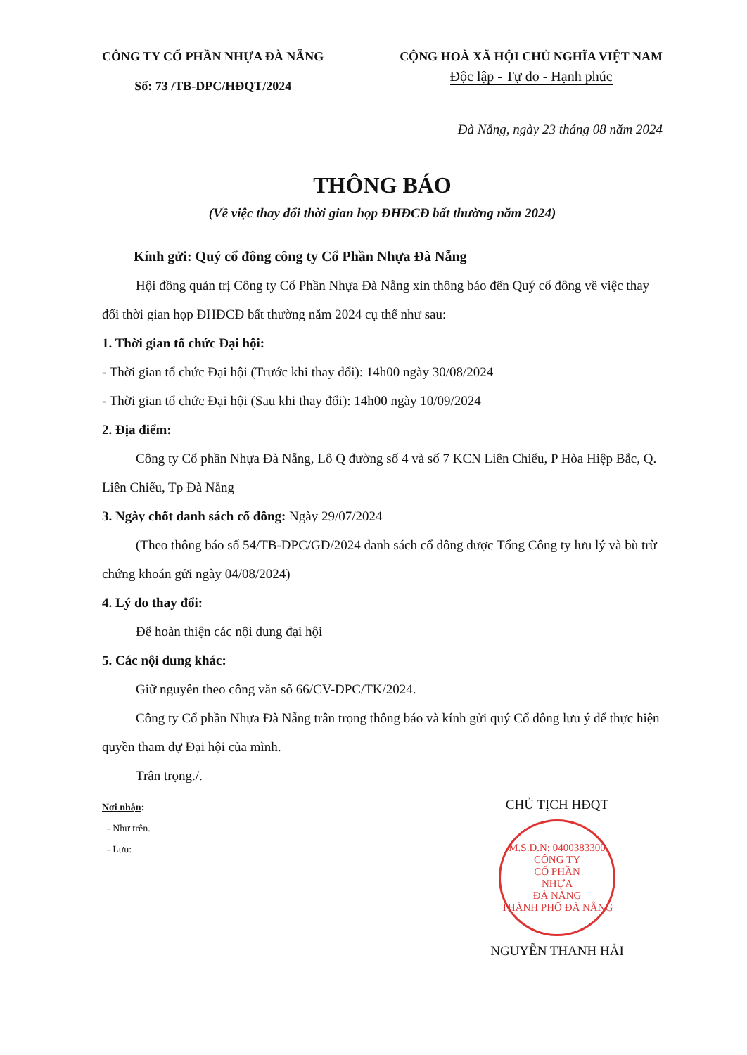CÔNG TY CỔ PHẦN NHỰA ĐÀ NẴNG
Số: 73 /TB-DPC/HĐQT/2024
CỘNG HOÀ XÃ HỘI CHỦ NGHĨA VIỆT NAM
Độc lập - Tự do - Hạnh phúc
Đà Nẵng, ngày 23 tháng 08 năm 2024
THÔNG BÁO
(Về việc thay đổi thời gian họp ĐHĐCĐ bất thường năm 2024)
Kính gửi: Quý cổ đông công ty Cổ Phần Nhựa Đà Nẵng
Hội đồng quản trị Công ty Cổ Phần Nhựa Đà Nẵng xin thông báo đến Quý cổ đông về việc thay đổi thời gian họp ĐHĐCĐ bất thường năm 2024 cụ thể như sau:
1. Thời gian tổ chức Đại hội:
- Thời gian tổ chức Đại hội (Trước khi thay đổi): 14h00 ngày 30/08/2024
- Thời gian tổ chức Đại hội (Sau khi thay đổi): 14h00 ngày 10/09/2024
2. Địa điểm:
Công ty Cổ phần Nhựa Đà Nẵng, Lô Q đường số 4 và số 7 KCN Liên Chiểu, P Hòa Hiệp Bắc, Q. Liên Chiểu, Tp Đà Nẵng
3. Ngày chốt danh sách cổ đông: Ngày 29/07/2024
(Theo thông báo số 54/TB-DPC/GD/2024 danh sách cổ đông được Tổng Công ty lưu lý và bù trừ chứng khoán gửi ngày 04/08/2024)
4. Lý do thay đổi:
Để hoàn thiện các nội dung đại hội
5. Các nội dung khác:
Giữ nguyên theo công văn số 66/CV-DPC/TK/2024.
Công ty Cổ phần Nhựa Đà Nẵng trân trọng thông báo và kính gửi quý Cổ đông lưu ý để thực hiện quyền tham dự Đại hội của mình.
Trân trọng./.
Nơi nhận:
- Như trên.
- Lưu:
CHỦ TỊCH HĐQT
M.S.D.N: 0400383300
CÔNG TY
CỔ PHẦN
NHỰA
ĐÀ NẴNG
THÀNH PHỐ ĐÀ NẴNG
NGUYỄN THANH HẢI